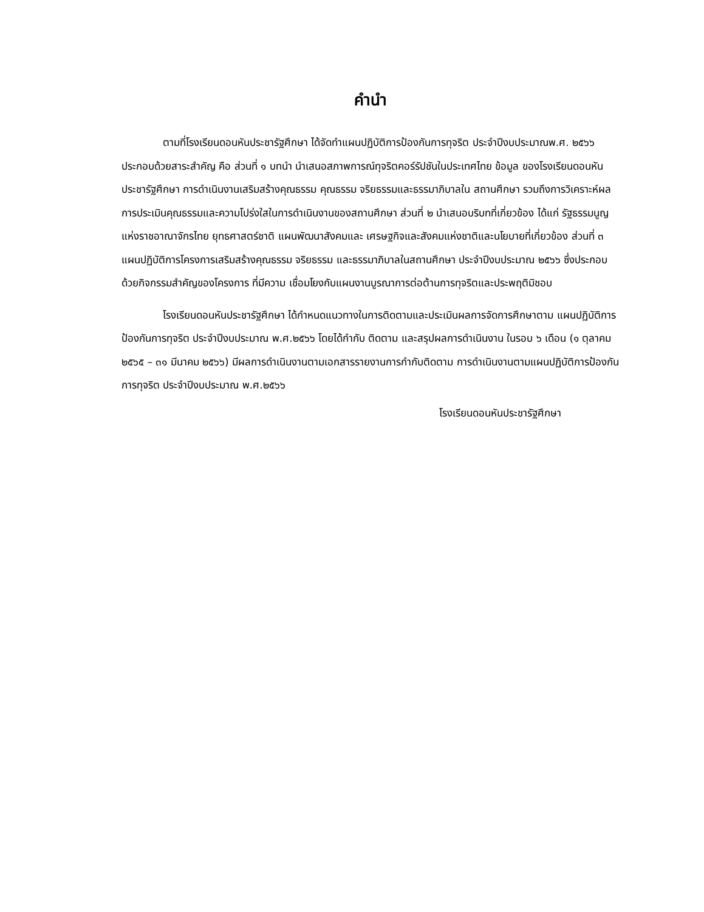คำนำ
ตามที่โรงเรียนดอนหันประชารัฐศึกษา ได้จัดทำแผนปฏิบัติการป้องกันการทุจริต ประจำปีงบประมาณพ.ศ. ๒๕๖๖ ประกอบด้วยสาระสำคัญ คือ ส่วนที่ ๑ บทนำ นำเสนอสภาพการณ์ทุจริตคอร์รัปชันในประเทศไทย ข้อมูล ของโรงเรียนดอนหันประชารัฐศึกษา การดำเนินงานเสริมสร้างคุณธรรม คุณธรรม จริยธรรมและธรรมาภิบาลใน สถานศึกษา รวมถึงการวิเคราะห์ผลการประเมินคุณธรรมและความโปร่งใสในการดำเนินงานของสถานศึกษา ส่วนที่ ๒ นำเสนอบริบทที่เกี่ยวข้อง ได้แก่ รัฐธรรมนูญแห่งราชอาณาจักรไทย ยุทธศาสตร์ชาติ แผนพัฒนาสังคมและ เศรษฐกิจและสังคมแห่งชาติและนโยบายที่เกี่ยวข้อง ส่วนที่ ๓ แผนปฏิบัติการโครงการเสริมสร้างคุณธรรม จริยธรรม และธรรมาภิบาลในสถานศึกษา ประจำปีงบประมาณ ๒๕๖๖ ซึ่งประกอบด้วยกิจกรรมสำคัญของโครงการ ที่มีความ เชื่อมโยงกับแผนงานบูรณาการต่อต้านการทุจริตและประพฤติมิชอบ
โรงเรียนดอนหันประชารัฐศึกษา ได้กำหนดแนวทางในการติดตามและประเมินผลการจัดการศึกษาตาม แผนปฏิบัติการป้องกันการทุจริต ประจำปีงบประมาณ พ.ศ.๒๕๖๖ โดยได้กำกับ ติดตาม และสรุปผลการดำเนินงาน ในรอบ ๖ เดือน (๑ ตุลาคม ๒๕๖๕ – ๓๑ มีนาคม ๒๕๖๖) มีผลการดำเนินงานตามเอกสารรายงานการกำกับติดตาม การดำเนินงานตามแผนปฏิบัติการป้องกันการทุจริต ประจำปีงบประมาณ พ.ศ.๒๕๖๖
โรงเรียนดอนหันประชารัฐศึกษา